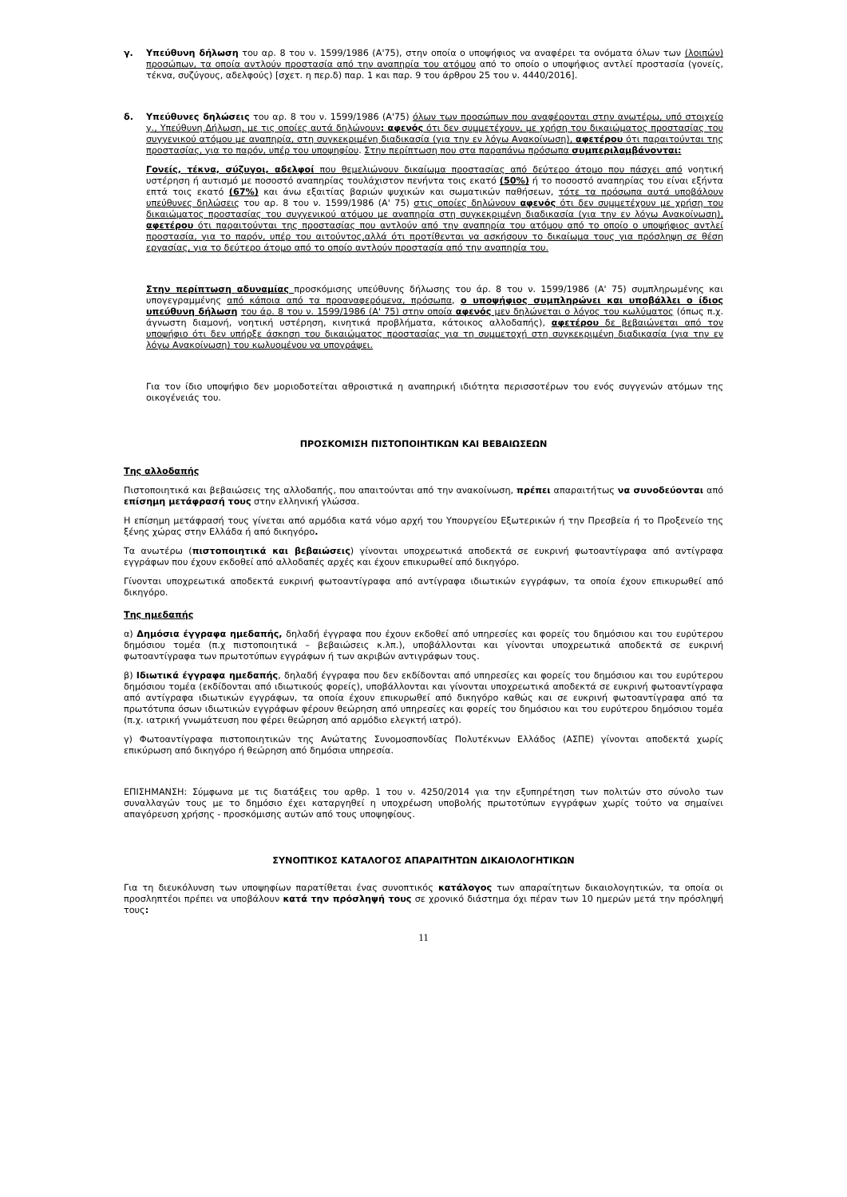γ. Υπεύθυνη δήλωση του αρ. 8 του ν. 1599/1986 (Α'75), στην οποία ο υποψήφιος να αναφέρει τα ονόματα όλων των (λοιπών) προσώπων, τα οποία αντλούν προστασία από την αναπηρία του ατόμου από το οποίο ο υποψήφιος αντλεί προστασία (γονείς, τέκνα, συζύγους, αδελφούς) [σχετ. η περ.δ) παρ. 1 και παρ. 9 του άρθρου 25 του ν. 4440/2016].
δ. Υπεύθυνες δηλώσεις του αρ. 8 του ν. 1599/1986 (Α'75) όλων των προσώπων που αναφέρονται στην ανωτέρω, υπό στοιχείο γ., Υπεύθυνη Δήλωση, με τις οποίες αυτά δηλώνουν: αφενός ότι δεν συμμετέχουν, με χρήση του δικαιώματος προστασίας του συγγενικού ατόμου με αναπηρία, στη συγκεκριμένη διαδικασία (για την εν λόγω Ανακοίνωση), αφετέρου ότι παραιτούνται της προστασίας, για το παρόν, υπέρ του υποψηφίου. Στην περίπτωση που στα παραπάνω πρόσωπα συμπεριλαμβάνονται:
Γονείς, τέκνα, σύζυγοι, αδελφοί που θεμελιώνουν δικαίωμα προστασίας από δεύτερο άτομο που πάσχει από νοητική υστέρηση ή αυτισμό με ποσοστό αναπηρίας τουλάχιστον πενήντα τοις εκατό (50%) ή το ποσοστό αναπηρίας του είναι εξήντα επτά τοις εκατό (67%) και άνω εξαιτίας βαριών ψυχικών και σωματικών παθήσεων, τότε τα πρόσωπα αυτά υποβάλουν υπεύθυνες δηλώσεις του αρ. 8 του ν. 1599/1986 (Α' 75) στις οποίες δηλώνουν αφενός ότι δεν συμμετέχουν με χρήση του δικαιώματος προστασίας του συγγενικού ατόμου με αναπηρία στη συγκεκριμένη διαδικασία (για την εν λόγω Ανακοίνωση), αφετέρου ότι παραιτούνται της προστασίας που αντλούν από την αναπηρία του ατόμου από το οποίο ο υποψήφιος αντλεί προστασία, για το παρόν, υπέρ του αιτούντος,αλλά ότι προτίθενται να ασκήσουν το δικαίωμα τους για πρόσληψη σε θέση εργασίας, για το δεύτερο άτομο από το οποίο αντλούν προστασία από την αναπηρία του.
Στην περίπτωση αδυναμίας προσκόμισης υπεύθυνης δήλωσης του άρ. 8 του ν. 1599/1986 (Α' 75) συμπληρωμένης και υπογεγραμμένης από κάποια από τα προαναφερόμενα, πρόσωπα, ο υποψήφιος συμπληρώνει και υποβάλλει ο ίδιος υπεύθυνη δήλωση του άρ. 8 του ν. 1599/1986 (Α' 75) στην οποία αφενός μεν δηλώνεται ο λόγος του κωλύματος (όπως π.χ. άγνωστη διαμονή, νοητική υστέρηση, κινητικά προβλήματα, κάτοικος αλλοδαπής), αφετέρου δε βεβαιώνεται από τον υποψήφιο ότι δεν υπήρξε άσκηση του δικαιώματος προστασίας για τη συμμετοχή στη συγκεκριμένη διαδικασία (για την εν λόγω Ανακοίνωση) του κωλυομένου να υπογράψει.
Για τον ίδιο υποψήφιο δεν μοριοδοτείται αθροιστικά η αναπηρική ιδιότητα περισσοτέρων του ενός συγγενών ατόμων της οικογένειάς του.
ΠΡΟΣΚΟΜΙΣΗ ΠΙΣΤΟΠΟΙΗΤΙΚΩΝ ΚΑΙ ΒΕΒΑΙΩΣΕΩΝ
Της αλλοδαπής
Πιστοποιητικά και βεβαιώσεις της αλλοδαπής, που απαιτούνται από την ανακοίνωση, πρέπει απαραιτήτως να συνοδεύονται από επίσημη μετάφρασή τους στην ελληνική γλώσσα.
Η επίσημη μετάφρασή τους γίνεται από αρμόδια κατά νόμο αρχή του Υπουργείου Εξωτερικών ή την Πρεσβεία ή το Προξενείο της ξένης χώρας στην Ελλάδα ή από δικηγόρο.
Τα ανωτέρω (πιστοποιητικά και βεβαιώσεις) γίνονται υποχρεωτικά αποδεκτά σε ευκρινή φωτοαντίγραφα από αντίγραφα εγγράφων που έχουν εκδοθεί από αλλοδαπές αρχές και έχουν επικυρωθεί από δικηγόρο.
Γίνονται υποχρεωτικά αποδεκτά ευκρινή φωτοαντίγραφα από αντίγραφα ιδιωτικών εγγράφων, τα οποία έχουν επικυρωθεί από δικηγόρο.
Της ημεδαπής
α) Δημόσια έγγραφα ημεδαπής, δηλαδή έγγραφα που έχουν εκδοθεί από υπηρεσίες και φορείς του δημόσιου και του ευρύτερου δημόσιου τομέα (π.χ πιστοποιητικά – βεβαιώσεις κ.λπ.), υποβάλλονται και γίνονται υποχρεωτικά αποδεκτά σε ευκρινή φωτοαντίγραφα των πρωτοτύπων εγγράφων ή των ακριβών αντιγράφων τους.
β) Ιδιωτικά έγγραφα ημεδαπής, δηλαδή έγγραφα που δεν εκδίδονται από υπηρεσίες και φορείς του δημόσιου και του ευρύτερου δημόσιου τομέα (εκδίδονται από ιδιωτικούς φορείς), υποβάλλονται και γίνονται υποχρεωτικά αποδεκτά σε ευκρινή φωτοαντίγραφα από αντίγραφα ιδιωτικών εγγράφων, τα οποία έχουν επικυρωθεί από δικηγόρο καθώς και σε ευκρινή φωτοαντίγραφα από τα πρωτότυπα όσων ιδιωτικών εγγράφων φέρουν θεώρηση από υπηρεσίες και φορείς του δημόσιου και του ευρύτερου δημόσιου τομέα (π.χ. ιατρική γνωμάτευση που φέρει θεώρηση από αρμόδιο ελεγκτή ιατρό).
γ) Φωτοαντίγραφα πιστοποιητικών της Ανώτατης Συνομοσπονδίας Πολυτέκνων Ελλάδος (ΑΣΠΕ) γίνονται αποδεκτά χωρίς επικύρωση από δικηγόρο ή θεώρηση από δημόσια υπηρεσία.
ΕΠΙΣΗΜΑΝΣΗ: Σύμφωνα με τις διατάξεις του αρθρ. 1 του ν. 4250/2014 για την εξυπηρέτηση των πολιτών στο σύνολο των συναλλαγών τους με το δημόσιο έχει καταργηθεί η υποχρέωση υποβολής πρωτοτύπων εγγράφων χωρίς τούτο να σημαίνει απαγόρευση χρήσης - προσκόμισης αυτών από τους υποψηφίους.
ΣΥΝΟΠΤΙΚΟΣ ΚΑΤΑΛΟΓΟΣ ΑΠΑΡΑΙΤΗΤΩΝ ΔΙΚΑΙΟΛΟΓΗΤΙΚΩΝ
Για τη διευκόλυνση των υποψηφίων παρατίθεται ένας συνοπτικός κατάλογος των απαραίτητων δικαιολογητικών, τα οποία οι προσληπτέοι πρέπει να υποβάλουν κατά την πρόσληψή τους σε χρονικό διάστημα όχι πέραν των 10 ημερών μετά την πρόσληψή τους:
11